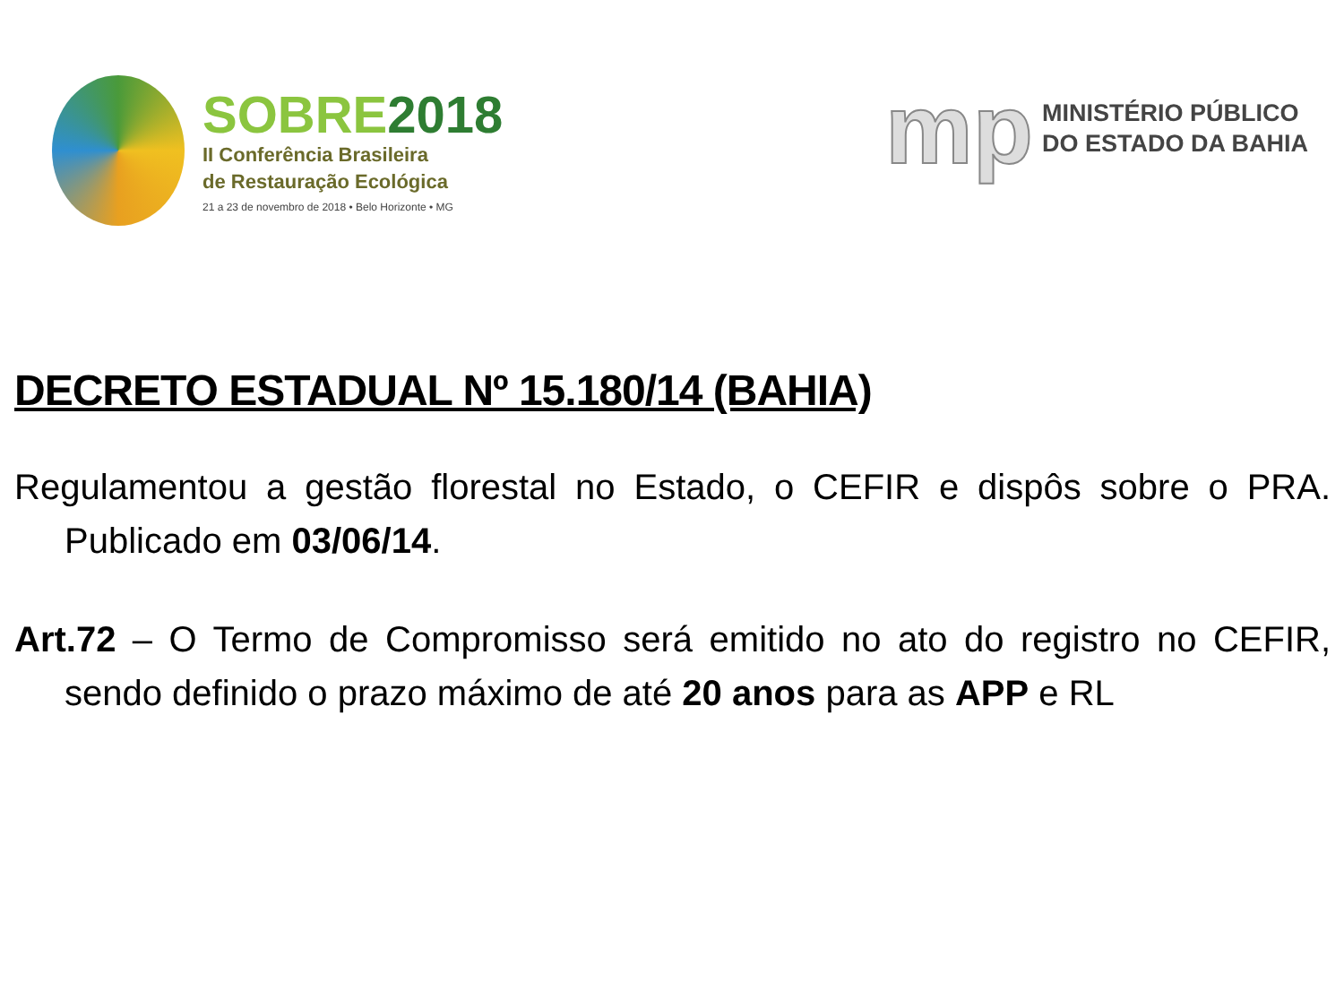SOBRE2018
II Conferência Brasileira
de Restauração Ecológica
21 a 23 de novembro de 2018 • Belo Horizonte • MG
mp
MINISTÉRIO PÚBLICO
DO ESTADO DA BAHIA
DECRETO ESTADUAL Nº 15.180/14 (BAHIA)
Regulamentou a gestão florestal no Estado, o CEFIR e dispôs sobre o PRA. Publicado em 03/06/14.
Art.72 – O Termo de Compromisso será emitido no ato do registro no CEFIR, sendo definido o prazo máximo de até 20 anos para as APP e RL